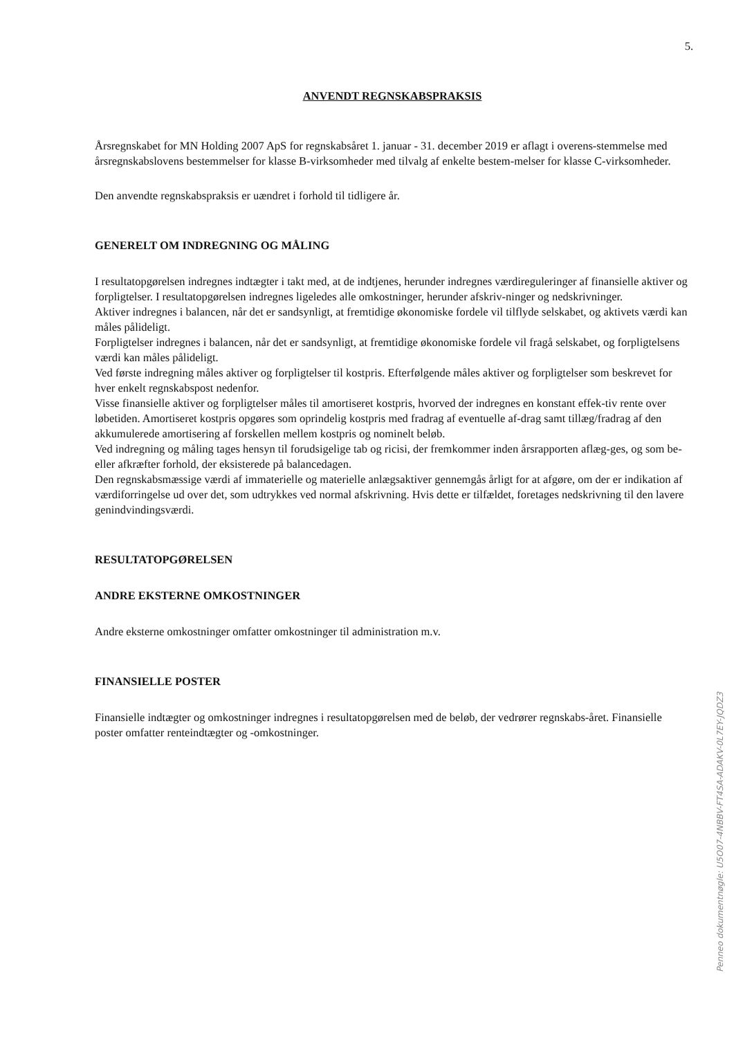5.
ANVENDT REGNSKABSPRAKSIS
Årsregnskabet for MN Holding 2007 ApS for regnskabsåret 1. januar - 31. december 2019 er aflagt i overens-stemmelse med årsregnskabslovens bestemmelser for klasse B-virksomheder med tilvalg af enkelte bestem-melser for klasse C-virksomheder.
Den anvendte regnskabspraksis er uændret i forhold til tidligere år.
GENERELT OM INDREGNING OG MÅLING
I resultatopgørelsen indregnes indtægter i takt med, at de indtjenes, herunder indregnes værdireguleringer af finansielle aktiver og forpligtelser. I resultatopgørelsen indregnes ligeledes alle omkostninger, herunder afskriv-ninger og nedskrivninger.
Aktiver indregnes i balancen, når det er sandsynligt, at fremtidige økonomiske fordele vil tilflyde selskabet, og aktivets værdi kan måles pålideligt.
Forpligtelser indregnes i balancen, når det er sandsynligt, at fremtidige økonomiske fordele vil fragå selskabet, og forpligtelsens værdi kan måles pålideligt.
Ved første indregning måles aktiver og forpligtelser til kostpris. Efterfølgende måles aktiver og forpligtelser som beskrevet for hver enkelt regnskabspost nedenfor.
Visse finansielle aktiver og forpligtelser måles til amortiseret kostpris, hvorved der indregnes en konstant effek-tiv rente over løbetiden. Amortiseret kostpris opgøres som oprindelig kostpris med fradrag af eventuelle af-drag samt tillæg/fradrag af den akkumulerede amortisering af forskellen mellem kostpris og nominelt beløb.
Ved indregning og måling tages hensyn til forudsigelige tab og ricisi, der fremkommer inden årsrapporten aflæg-ges, og som be- eller afkræfter forhold, der eksisterede på balancedagen.
Den regnskabsmæssige værdi af immaterielle og materielle anlægsaktiver gennemgås årligt for at afgøre, om der er indikation af værdiforringelse ud over det, som udtrykkes ved normal afskrivning. Hvis dette er tilfældet, foretages nedskrivning til den lavere genindvindingsværdi.
RESULTATOPGØRELSEN
ANDRE EKSTERNE OMKOSTNINGER
Andre eksterne omkostninger omfatter omkostninger til administration m.v.
FINANSIELLE POSTER
Finansielle indtægter og omkostninger indregnes i resultatopgørelsen med de beløb, der vedrører regnskabs-året. Finansielle poster omfatter renteindtægter og -omkostninger.
Penneo dokumentnøgle: U5O07-4NBBV-FT4SA-ADAKV-0L7EY-JQDZ3